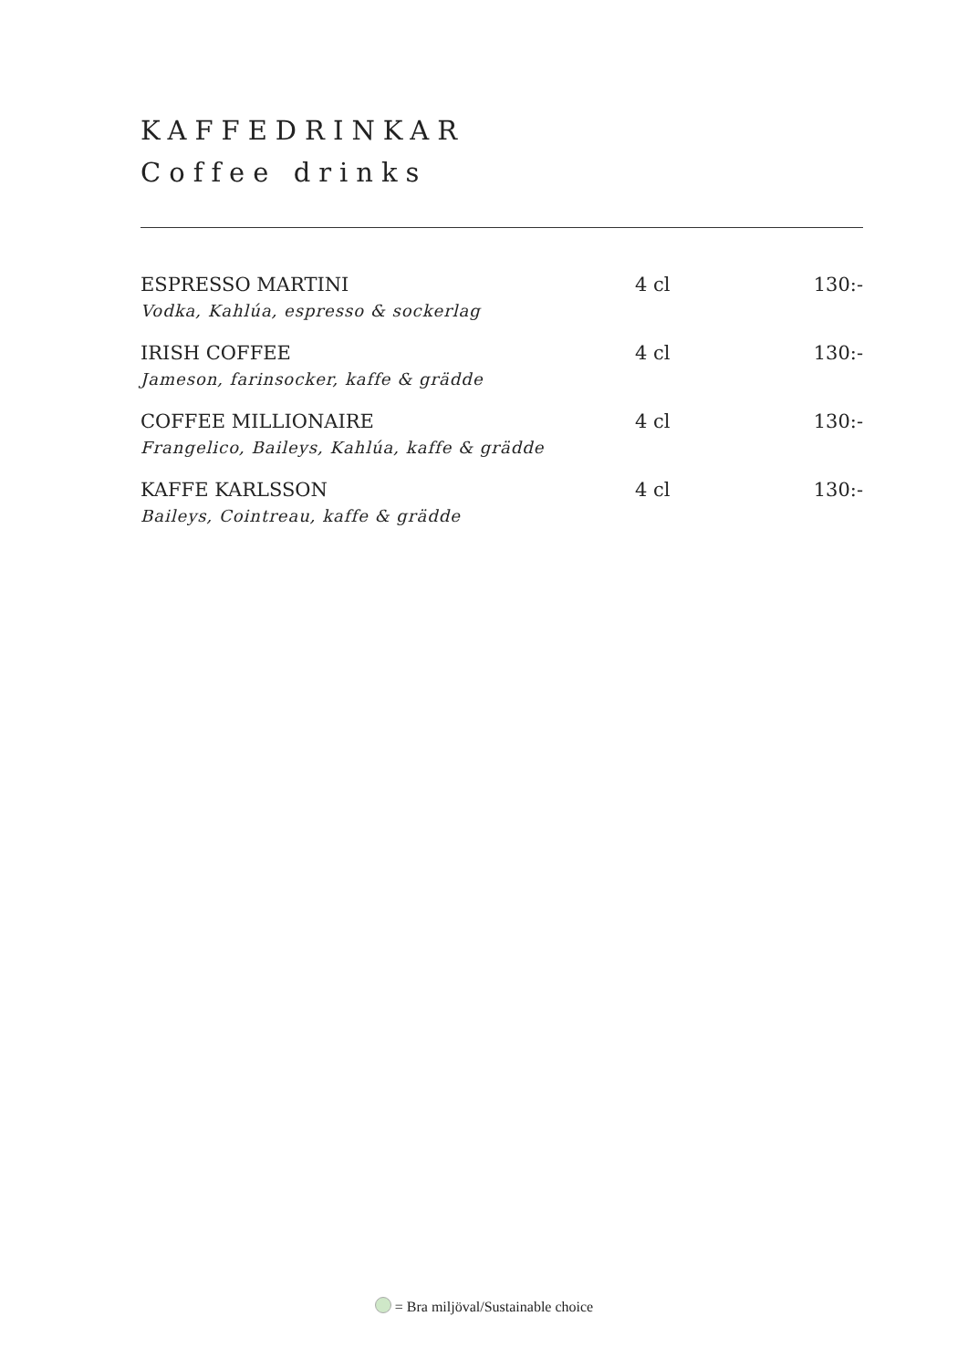KAFFEDRINKAR
Coffee drinks
| ESPRESSO MARTINI | 4 cl | 130:- |
| Vodka, Kahlúa, espresso & sockerlag | | |
| IRISH COFFEE | 4 cl | 130:- |
| Jameson, farinsocker, kaffe & grädde | | |
| COFFEE MILLIONAIRE | 4 cl | 130:- |
| Frangelico, Baileys, Kahlúa, kaffe & grädde | | |
| KAFFE KARLSSON | 4 cl | 130:- |
| Baileys, Cointreau, kaffe & grädde | | |
= Bra miljöval/Sustainable choice